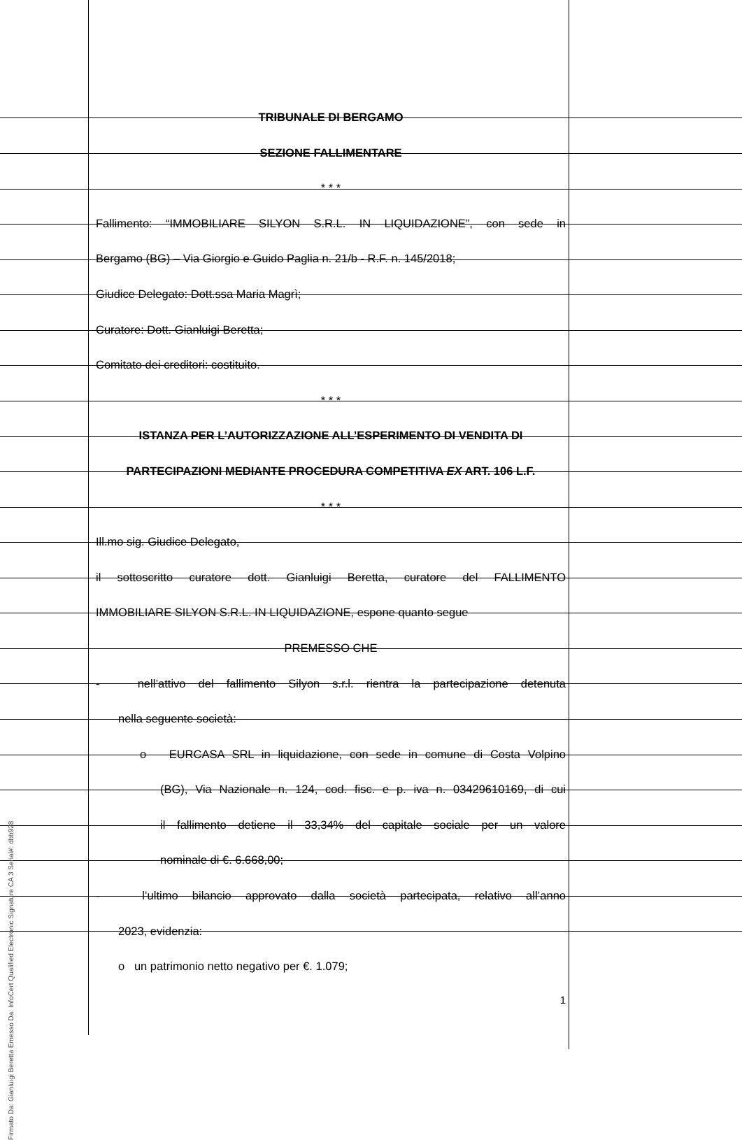TRIBUNALE DI BERGAMO
SEZIONE FALLIMENTARE
* * *
Fallimento: “IMMOBILIARE SILYON S.R.L. IN LIQUIDAZIONE”, con sede in
Bergamo (BG) – Via Giorgio e Guido Paglia n. 21/b - R.F. n. 145/2018;
Giudice Delegato: Dott.ssa Maria Magrì;
Curatore: Dott. Gianluigi Beretta;
Comitato dei creditori: costituito.
* * *
ISTANZA PER L’AUTORIZZAZIONE ALL’ESPERIMENTO DI VENDITA DI
PARTECIPAZIONI MEDIANTE PROCEDURA COMPETITIVA EX ART. 106 L.F.
* * *
Ill.mo sig. Giudice Delegato,
il sottoscritto curatore dott. Gianluigi Beretta, curatore del FALLIMENTO
IMMOBILIARE SILYON S.R.L. IN LIQUIDAZIONE, espone quanto segue
PREMESSO CHE
- nell’attivo del fallimento Silyon s.r.l. rientra la partecipazione detenuta
nella seguente società:
o EURCASA SRL in liquidazione, con sede in comune di Costa Volpino
(BG), Via Nazionale n. 124, cod. fisc. e p. iva n. 03429610169, di cui
il fallimento detiene il 33,34% del capitale sociale per un valore
nominale di €. 6.668,00;
- l’ultimo bilancio approvato dalla società partecipata, relativo all’anno
2023, evidenzia:
o un patrimonio netto negativo per €. 1.079;
1
Firmato Da: Gianluigi Beretta Emesso Da: InfoCert Qualified Electronic Signature CA 3 Serial#: dbb928